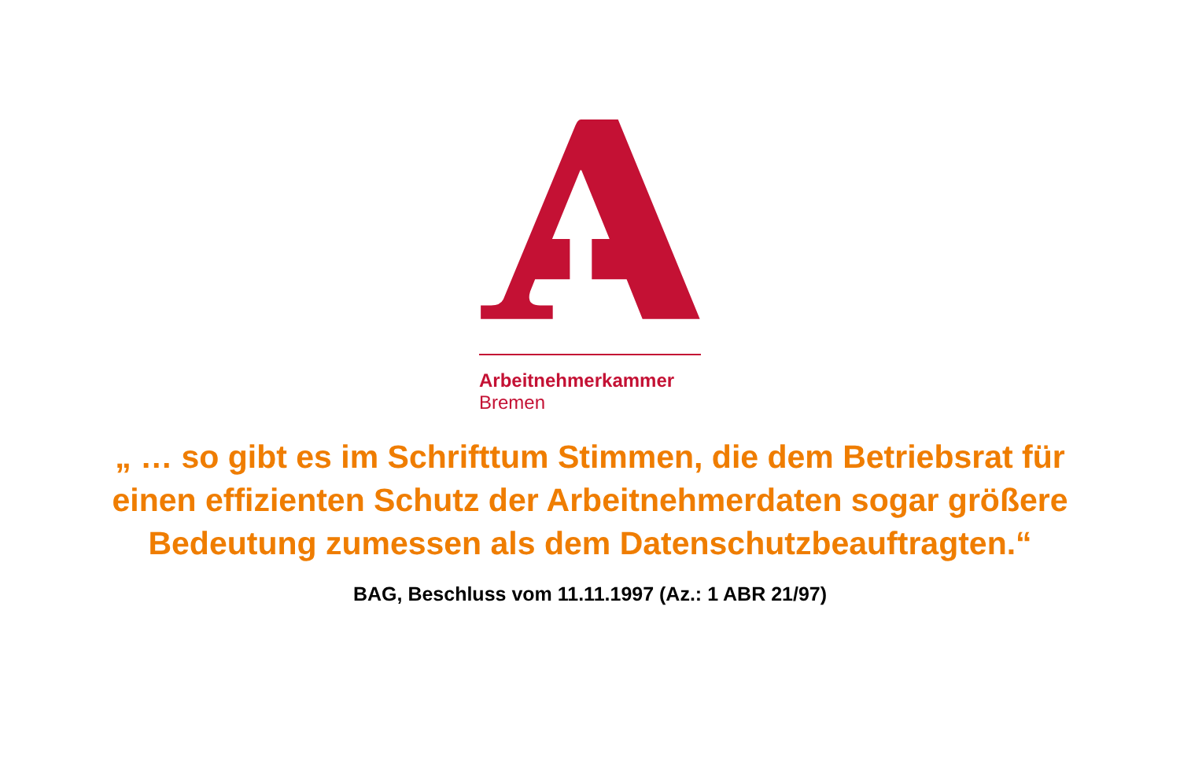Arbeitnehmerkammer
Bremen
„ … so gibt es im Schrifttum Stimmen, die dem Betriebsrat für
einen effizienten Schutz der Arbeitnehmerdaten sogar größere
Bedeutung zumessen als dem Datenschutzbeauftragten.“
BAG, Beschluss vom 11.11.1997 (Az.: 1 ABR 21/97)